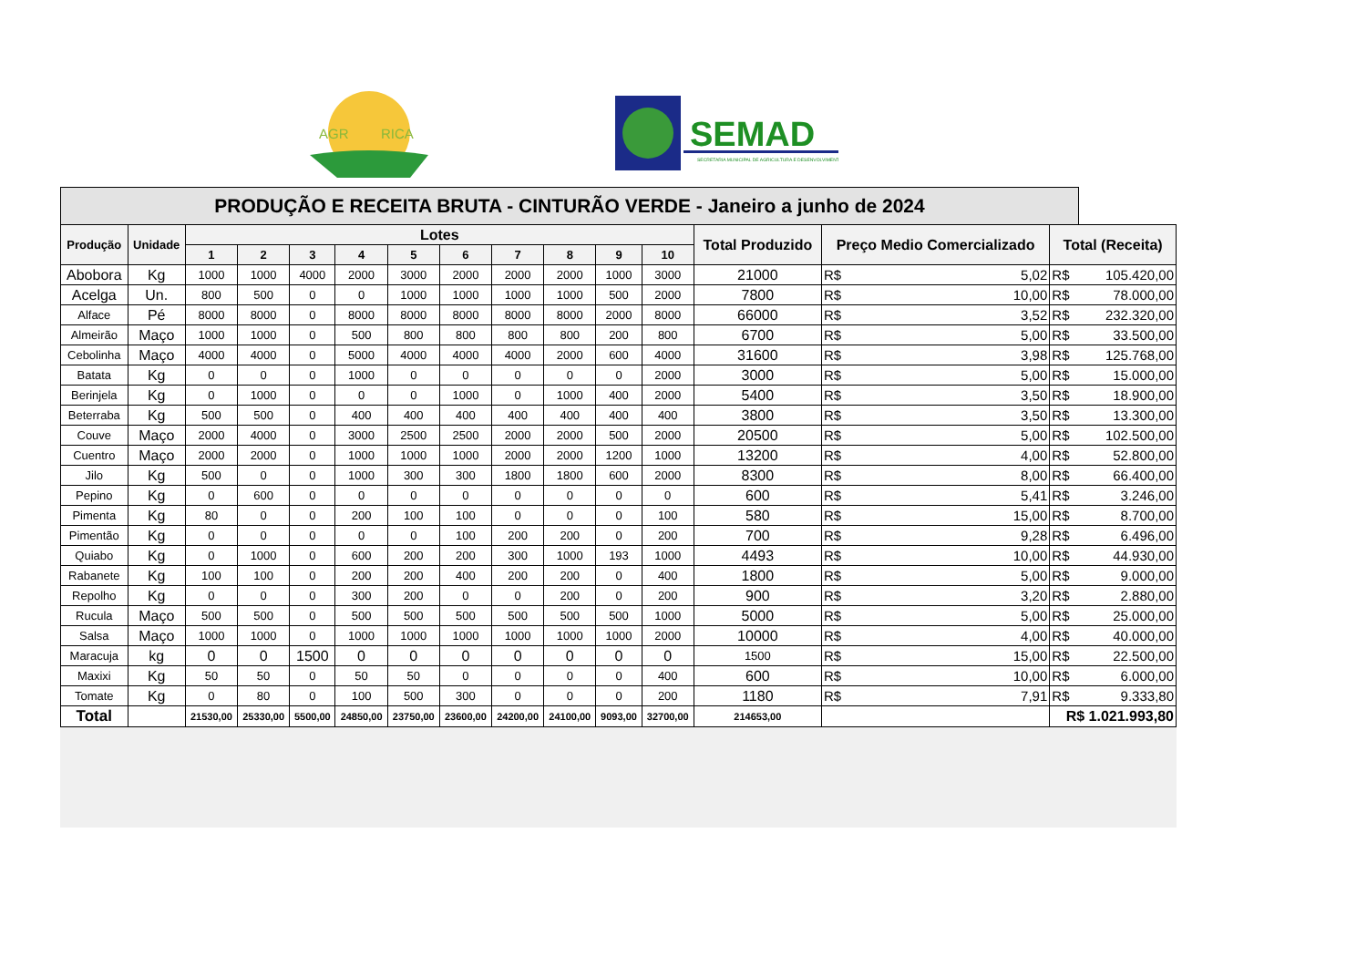AGR
RICA
SEMAD
SECRETARIA MUNICIPAL DE AGRICULTURA E DESENVOLVIMENTO
| PRODUÇÃO E RECEITA BRUTA - CINTURÃO VERDE - Janeiro a junho de 2024 | | | | | | | | | | | | | | | | |
| --- | --- | --- | --- | --- | --- | --- | --- | --- | --- | --- | --- | --- | --- | --- | --- | --- |
| Produção | Unidade | Lotes | | | | | | | | | | Total Produzido | Preço Medio Comercializado | | Total (Receita) | |
| | | 1 | 2 | 3 | 4 | 5 | 6 | 7 | 8 | 9 | 10 | | | | | |
| Abobora | Kg | 1000 | 1000 | 4000 | 2000 | 3000 | 2000 | 2000 | 2000 | 1000 | 3000 | 21000 | R$ | 5,02 | R$ | 105.420,00 |
| Acelga | Un. | 800 | 500 | 0 | 0 | 1000 | 1000 | 1000 | 1000 | 500 | 2000 | 7800 | R$ | 10,00 | R$ | 78.000,00 |
| Alface | Pé | 8000 | 8000 | 0 | 8000 | 8000 | 8000 | 8000 | 8000 | 2000 | 8000 | 66000 | R$ | 3,52 | R$ | 232.320,00 |
| Almeirão | Maço | 1000 | 1000 | 0 | 500 | 800 | 800 | 800 | 800 | 200 | 800 | 6700 | R$ | 5,00 | R$ | 33.500,00 |
| Cebolinha | Maço | 4000 | 4000 | 0 | 5000 | 4000 | 4000 | 4000 | 2000 | 600 | 4000 | 31600 | R$ | 3,98 | R$ | 125.768,00 |
| Batata | Kg | 0 | 0 | 0 | 1000 | 0 | 0 | 0 | 0 | 0 | 2000 | 3000 | R$ | 5,00 | R$ | 15.000,00 |
| Berinjela | Kg | 0 | 1000 | 0 | 0 | 0 | 1000 | 0 | 1000 | 400 | 2000 | 5400 | R$ | 3,50 | R$ | 18.900,00 |
| Beterraba | Kg | 500 | 500 | 0 | 400 | 400 | 400 | 400 | 400 | 400 | 400 | 3800 | R$ | 3,50 | R$ | 13.300,00 |
| Couve | Maço | 2000 | 4000 | 0 | 3000 | 2500 | 2500 | 2000 | 2000 | 500 | 2000 | 20500 | R$ | 5,00 | R$ | 102.500,00 |
| Cuentro | Maço | 2000 | 2000 | 0 | 1000 | 1000 | 1000 | 2000 | 2000 | 1200 | 1000 | 13200 | R$ | 4,00 | R$ | 52.800,00 |
| Jilo | Kg | 500 | 0 | 0 | 1000 | 300 | 300 | 1800 | 1800 | 600 | 2000 | 8300 | R$ | 8,00 | R$ | 66.400,00 |
| Pepino | Kg | 0 | 600 | 0 | 0 | 0 | 0 | 0 | 0 | 0 | 0 | 600 | R$ | 5,41 | R$ | 3.246,00 |
| Pimenta | Kg | 80 | 0 | 0 | 200 | 100 | 100 | 0 | 0 | 0 | 100 | 580 | R$ | 15,00 | R$ | 8.700,00 |
| Pimentão | Kg | 0 | 0 | 0 | 0 | 0 | 100 | 200 | 200 | 0 | 200 | 700 | R$ | 9,28 | R$ | 6.496,00 |
| Quiabo | Kg | 0 | 1000 | 0 | 600 | 200 | 200 | 300 | 1000 | 193 | 1000 | 4493 | R$ | 10,00 | R$ | 44.930,00 |
| Rabanete | Kg | 100 | 100 | 0 | 200 | 200 | 400 | 200 | 200 | 0 | 400 | 1800 | R$ | 5,00 | R$ | 9.000,00 |
| Repolho | Kg | 0 | 0 | 0 | 300 | 200 | 0 | 0 | 200 | 0 | 200 | 900 | R$ | 3,20 | R$ | 2.880,00 |
| Rucula | Maço | 500 | 500 | 0 | 500 | 500 | 500 | 500 | 500 | 500 | 1000 | 5000 | R$ | 5,00 | R$ | 25.000,00 |
| Salsa | Maço | 1000 | 1000 | 0 | 1000 | 1000 | 1000 | 1000 | 1000 | 1000 | 2000 | 10000 | R$ | 4,00 | R$ | 40.000,00 |
| Maracuja | kg | 0 | 0 | 1500 | 0 | 0 | 0 | 0 | 0 | 0 | 0 | 1500 | R$ | 15,00 | R$ | 22.500,00 |
| Maxixi | Kg | 50 | 50 | 0 | 50 | 50 | 0 | 0 | 0 | 0 | 400 | 600 | R$ | 10,00 | R$ | 6.000,00 |
| Tomate | Kg | 0 | 80 | 0 | 100 | 500 | 300 | 0 | 0 | 0 | 200 | 1180 | R$ | 7,91 | R$ | 9.333,80 |
| Total | | 21530,00 | 25330,00 | 5500,00 | 24850,00 | 23750,00 | 23600,00 | 24200,00 | 24100,00 | 9093,00 | 32700,00 | 214653,00 | | | R$ 1.021.993,80 | |